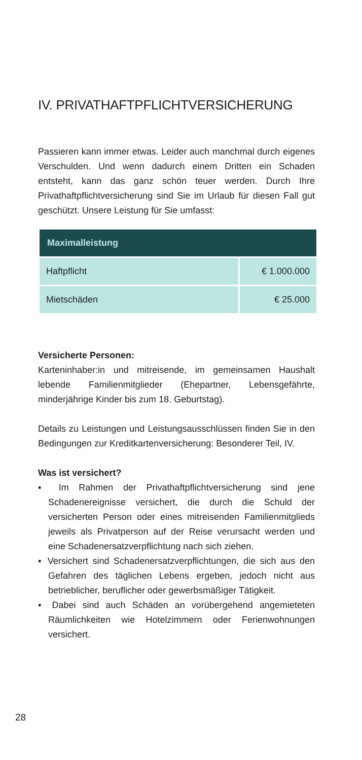IV. PRIVATHAFTPFLICHTVERSICHERUNG
Passieren kann immer etwas. Leider auch manchmal durch eigenes Verschulden. Und wenn dadurch einem Dritten ein Schaden entsteht, kann das ganz schön teuer werden. Durch Ihre Privathaftpflichtversicherung sind Sie im Urlaub für diesen Fall gut geschützt. Unsere Leistung für Sie umfasst:
| Maximalleistung | |
| --- | --- |
| Haftpflicht | € 1.000.000 |
| Mietschäden | € 25.000 |
Versicherte Personen:
Karteninhaber:in und mitreisende, im gemeinsamen Haushalt lebende Familienmitglieder (Ehepartner, Lebensgefährte, minderjährige Kinder bis zum 18. Geburtstag).
Details zu Leistungen und Leistungsausschlüssen finden Sie in den Bedingungen zur Kreditkartenversicherung: Besonderer Teil, IV.
Was ist versichert?
▪ Im Rahmen der Privathaftpflichtversicherung sind jene Schadenereignisse versichert, die durch die Schuld der versicherten Person oder eines mitreisenden Familienmitglieds jeweils als Privatperson auf der Reise verursacht werden und eine Schadenersatzverpflichtung nach sich ziehen.
▪ Versichert sind Schadenersatzverpflichtungen, die sich aus den Gefahren des täglichen Lebens ergeben, jedoch nicht aus betrieblicher, beruflicher oder gewerbsmäßiger Tätigkeit.
▪ Dabei sind auch Schäden an vorübergehend angemieteten Räumlichkeiten wie Hotelzimmern oder Ferienwohnungen versichert.
28